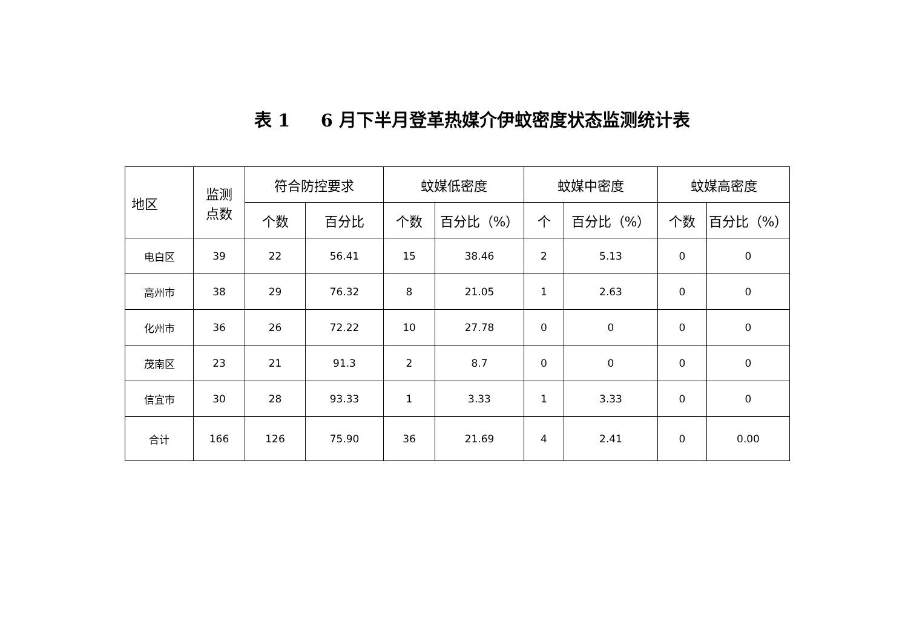表 1 6 月下半月登革热媒介伊蚊密度状态监测统计表
| 地区 | 监测 点数 | 符合防控要求 | | 蚊媒低密度 | | 蚊媒中密度 | | 蚊媒高密度 | |
| --- | --- | --- | --- | --- | --- | --- | --- | --- | --- |
| | | 个数 | 百分比 | 个数 | 百分比（%） | 个 | 百分比（%） | 个数 | 百分比（%） |
| 电白区 | 39 | 22 | 56.41 | 15 | 38.46 | 2 | 5.13 | 0 | 0 |
| 高州市 | 38 | 29 | 76.32 | 8 | 21.05 | 1 | 2.63 | 0 | 0 |
| 化州市 | 36 | 26 | 72.22 | 10 | 27.78 | 0 | 0 | 0 | 0 |
| 茂南区 | 23 | 21 | 91.3 | 2 | 8.7 | 0 | 0 | 0 | 0 |
| 信宜市 | 30 | 28 | 93.33 | 1 | 3.33 | 1 | 3.33 | 0 | 0 |
| 合计 | 166 | 126 | 75.90 | 36 | 21.69 | 4 | 2.41 | 0 | 0.00 |